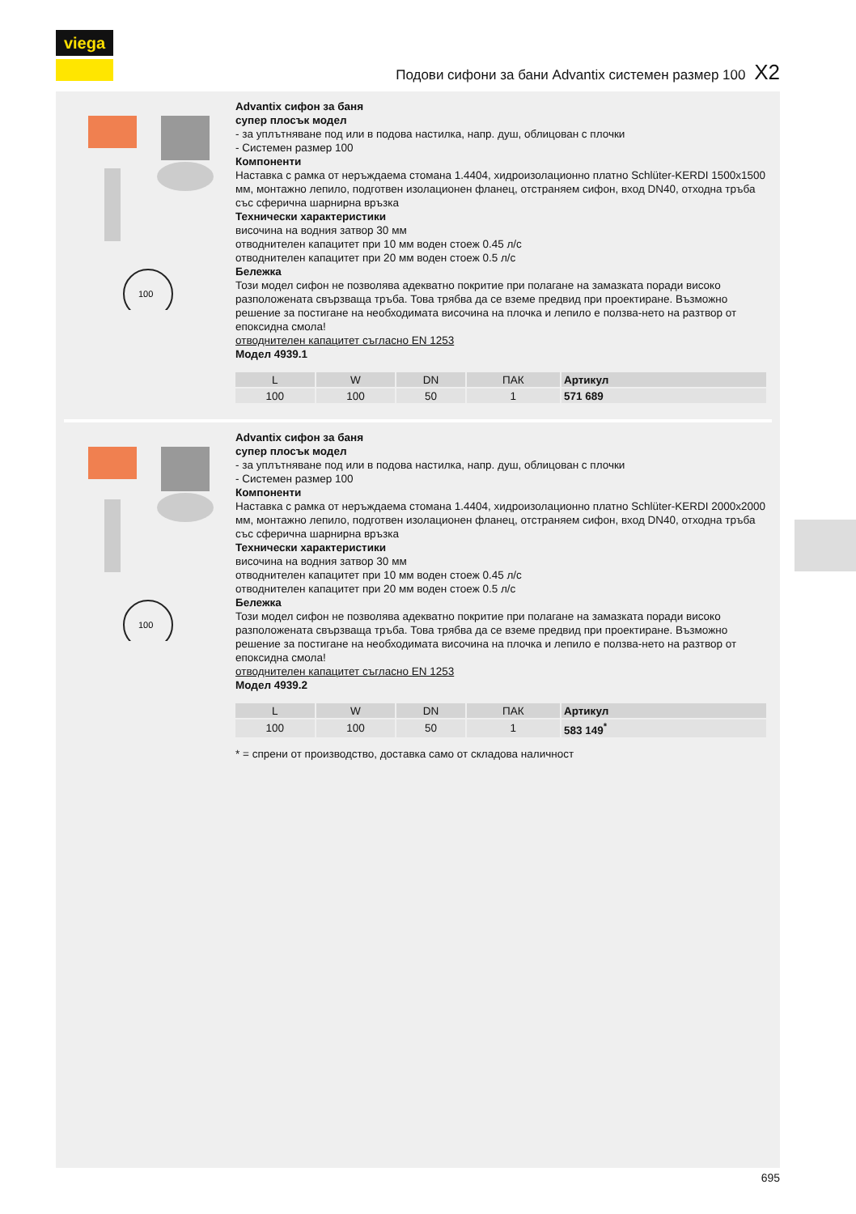viega
Подови сифони за бани Advantix системен размер 100 X2
100
Advantix сифон за баня
супер плосък модел
- за уплътняване под или в подова настилка, напр. душ, облицован с плочки
- Системен размер 100
Компоненти
Наставка с рамка от неръждаема стомана 1.4404, хидроизолационно платно Schlüter-KERDI 1500x1500 мм, монтажно лепило, подготвен изолационен фланец, отстраняем сифон, вход DN40, отходна тръба със сферична шарнирна връзка
Технически характеристики
височина на водния затвор 30 мм
отводнителен капацитет при 10 мм воден стоеж 0.45 л/с
отводнителен капацитет при 20 мм воден стоеж 0.5 л/с
Бележка
Този модел сифон не позволява адекватно покритие при полагане на замазката поради високо разположената свързваща тръба. Това трябва да се вземе предвид при проектиране. Възможно решение за постигане на необходимата височина на плочка и лепило е ползва-нето на разтвор от епоксидна смола!
отводнителен капацитет съгласно EN 1253
Модел 4939.1
| L | W | DN | ПАК | Артикул | | |
| --- | --- | --- | --- | --- | --- | --- |
| 100 | 100 | 50 | 1 | 571 689 | | |
100
Advantix сифон за баня
супер плосък модел
- за уплътняване под или в подова настилка, напр. душ, облицован с плочки
- Системен размер 100
Компоненти
Наставка с рамка от неръждаема стомана 1.4404, хидроизолационно платно Schlüter-KERDI 2000x2000 мм, монтажно лепило, подготвен изолационен фланец, отстраняем сифон, вход DN40, отходна тръба със сферична шарнирна връзка
Технически характеристики
височина на водния затвор 30 мм
отводнителен капацитет при 10 мм воден стоеж 0.45 л/с
отводнителен капацитет при 20 мм воден стоеж 0.5 л/с
Бележка
Този модел сифон не позволява адекватно покритие при полагане на замазката поради високо разположената свързваща тръба. Това трябва да се вземе предвид при проектиране. Възможно решение за постигане на необходимата височина на плочка и лепило е ползва-нето на разтвор от епоксидна смола!
отводнителен капацитет съгласно EN 1253
Модел 4939.2
| L | W | DN | ПАК | Артикул | | |
| --- | --- | --- | --- | --- | --- | --- |
| 100 | 100 | 50 | 1 | 583 149<sup>*</sup> | | |
* = спрени от производство, доставка само от складова наличност
695